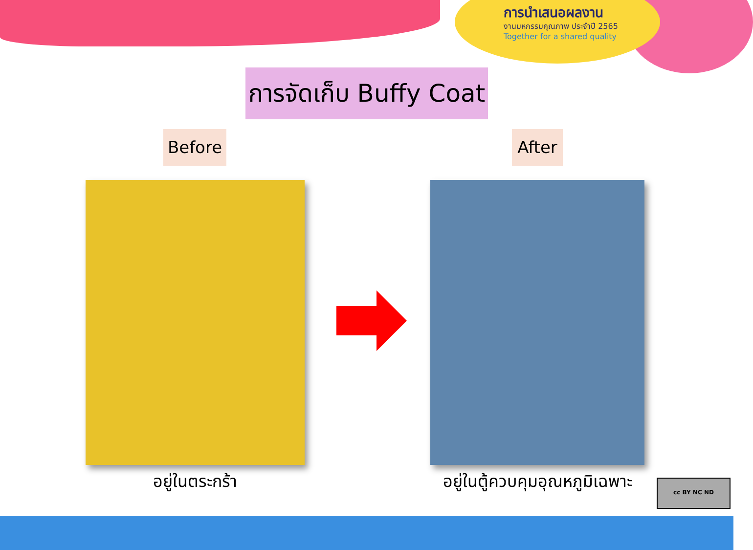การนำเสนอผลงาน
งานมหกรรมคุณภาพ ประจำปี 2565
Together for a shared quality
การจัดเก็บ Buffy Coat
Before After
อยู่ในตระกร้า
อยู่ในตู้ควบคุมอุณหภูมิเฉพาะ
cc BY NC ND